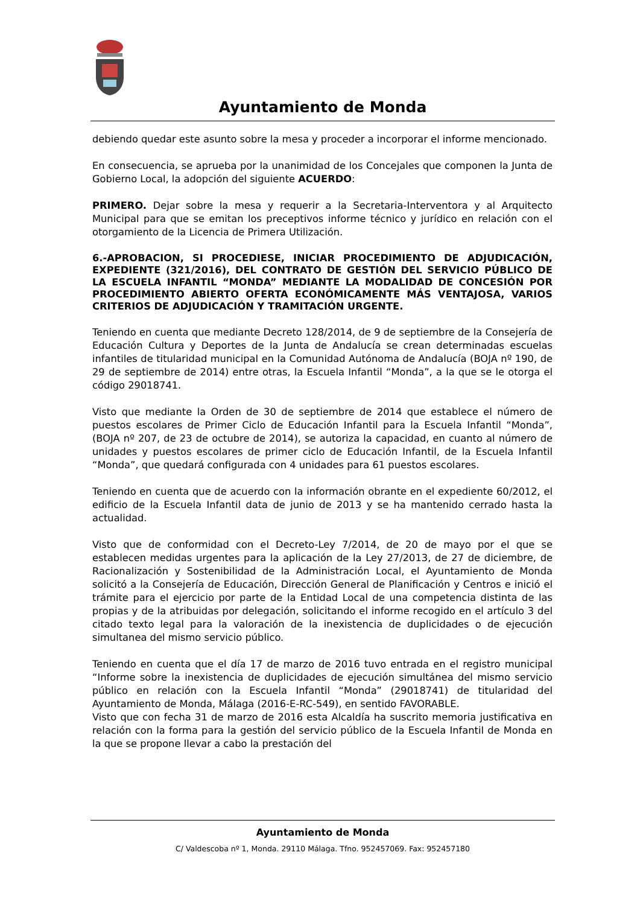Ayuntamiento de Monda
debiendo quedar este asunto sobre la mesa y proceder a incorporar el informe mencionado.
En consecuencia, se aprueba por la unanimidad de los Concejales que componen la Junta de Gobierno Local, la adopción del siguiente ACUERDO:
PRIMERO. Dejar sobre la mesa y requerir a la Secretaria-Interventora y al Arquitecto Municipal para que se emitan los preceptivos informe técnico y jurídico en relación con el otorgamiento de la Licencia de Primera Utilización.
6.-APROBACION, SI PROCEDIESE, INICIAR PROCEDIMIENTO DE ADJUDICACIÓN, EXPEDIENTE (321/2016), DEL CONTRATO DE GESTIÓN DEL SERVICIO PÚBLICO DE LA ESCUELA INFANTIL “MONDA” MEDIANTE LA MODALIDAD DE CONCESIÓN POR PROCEDIMIENTO ABIERTO OFERTA ECONÓMICAMENTE MÁS VENTAJOSA, VARIOS CRITERIOS DE ADJUDICACIÓN Y TRAMITACIÓN URGENTE.
Teniendo en cuenta que mediante Decreto 128/2014, de 9 de septiembre de la Consejería de Educación Cultura y Deportes de la Junta de Andalucía se crean determinadas escuelas infantiles de titularidad municipal en la Comunidad Autónoma de Andalucía (BOJA nº 190, de 29 de septiembre de 2014) entre otras, la Escuela Infantil “Monda”, a la que se le otorga el código 29018741.
Visto que mediante la Orden de 30 de septiembre de 2014 que establece el número de puestos escolares de Primer Ciclo de Educación Infantil para la Escuela Infantil “Monda”, (BOJA nº 207, de 23 de octubre de 2014), se autoriza la capacidad, en cuanto al número de unidades y puestos escolares de primer ciclo de Educación Infantil, de la Escuela Infantil “Monda”, que quedará configurada con 4 unidades para 61 puestos escolares.
Teniendo en cuenta que de acuerdo con la información obrante en el expediente 60/2012, el edificio de la Escuela Infantil data de junio de 2013 y se ha mantenido cerrado hasta la actualidad.
Visto que de conformidad con el Decreto-Ley 7/2014, de 20 de mayo por el que se establecen medidas urgentes para la aplicación de la Ley 27/2013, de 27 de diciembre, de Racionalización y Sostenibilidad de la Administración Local, el Ayuntamiento de Monda solicitó a la Consejería de Educación, Dirección General de Planificación y Centros e inició el trámite para el ejercicio por parte de la Entidad Local de una competencia distinta de las propias y de la atribuidas por delegación, solicitando el informe recogido en el artículo 3 del citado texto legal para la valoración de la inexistencia de duplicidades o de ejecución simultanea del mismo servicio público.
Teniendo en cuenta que el día 17 de marzo de 2016 tuvo entrada en el registro municipal “Informe sobre la inexistencia de duplicidades de ejecución simultánea del mismo servicio público en relación con la Escuela Infantil “Monda” (29018741) de titularidad del Ayuntamiento de Monda, Málaga (2016-E-RC-549), en sentido FAVORABLE.
Visto que con fecha 31 de marzo de 2016 esta Alcaldía ha suscrito memoria justificativa en relación con la forma para la gestión del servicio público de la Escuela Infantil de Monda en la que se propone llevar a cabo la prestación del
Ayuntamiento de Monda
C/ Valdescoba nº 1, Monda. 29110 Málaga. Tfno. 952457069. Fax: 952457180